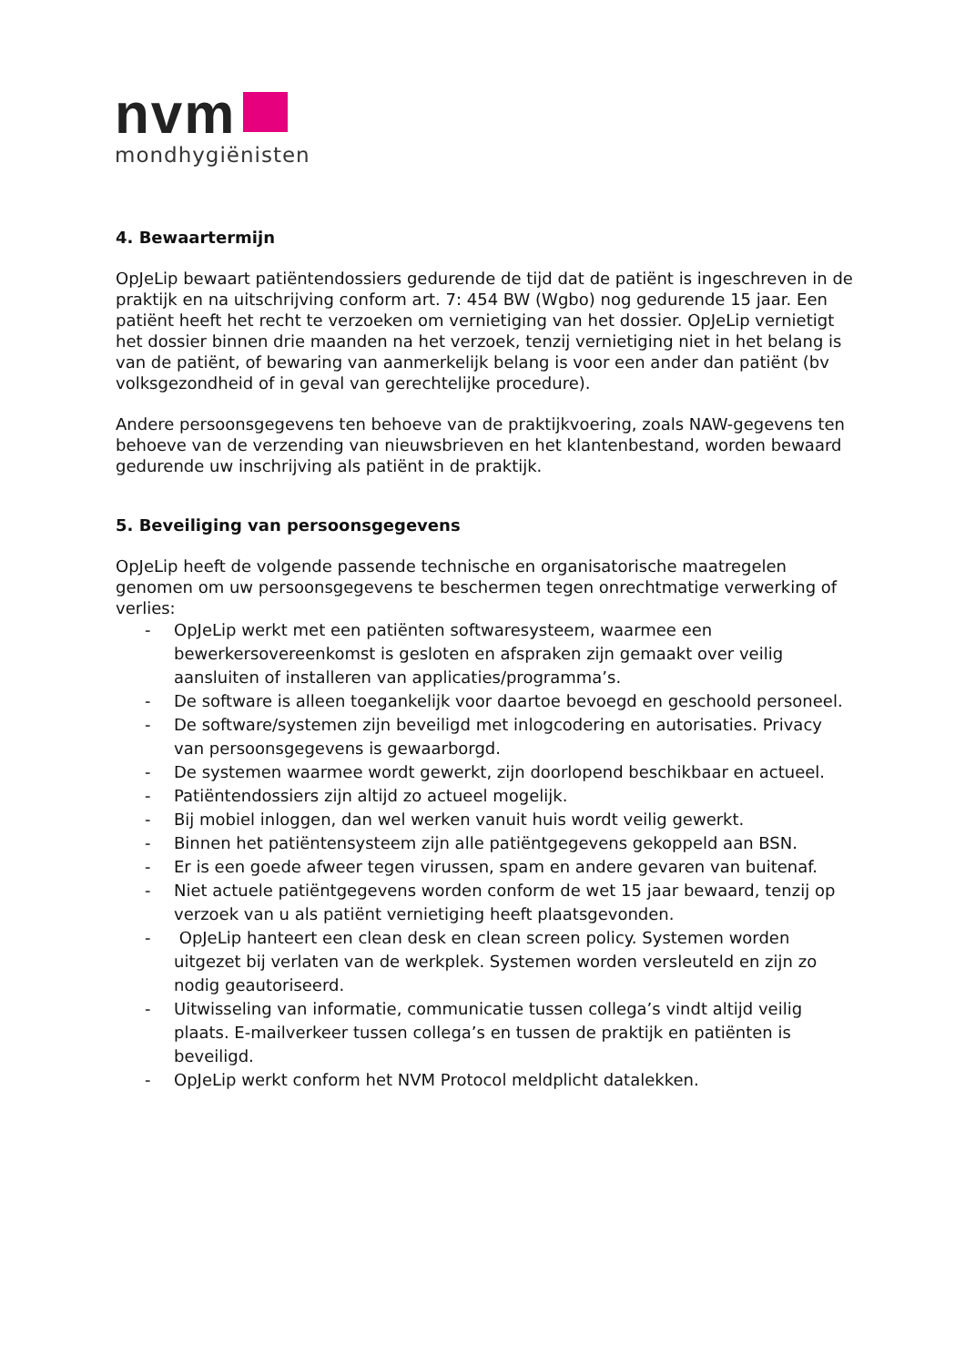nvm
mondhygiënisten
4. Bewaartermijn
OpJeLip bewaart patiëntendossiers gedurende de tijd dat de patiënt is ingeschreven in de praktijk en na uitschrijving conform art. 7: 454 BW (Wgbo) nog gedurende 15 jaar. Een patiënt heeft het recht te verzoeken om vernietiging van het dossier. OpJeLip vernietigt het dossier binnen drie maanden na het verzoek, tenzij vernietiging niet in het belang is van de patiënt, of bewaring van aanmerkelijk belang is voor een ander dan patiënt (bv volksgezondheid of in geval van gerechtelijke procedure).
Andere persoonsgegevens ten behoeve van de praktijkvoering, zoals NAW-gegevens ten behoeve van de verzending van nieuwsbrieven en het klantenbestand, worden bewaard gedurende uw inschrijving als patiënt in de praktijk.
5. Beveiliging van persoonsgegevens
OpJeLip heeft de volgende passende technische en organisatorische maatregelen genomen om uw persoonsgegevens te beschermen tegen onrechtmatige verwerking of verlies:
- OpJeLip werkt met een patiënten softwaresysteem, waarmee een bewerkersovereenkomst is gesloten en afspraken zijn gemaakt over veilig aansluiten of installeren van applicaties/programma’s.
- De software is alleen toegankelijk voor daartoe bevoegd en geschoold personeel.
- De software/systemen zijn beveiligd met inlogcodering en autorisaties. Privacy van persoonsgegevens is gewaarborgd.
- De systemen waarmee wordt gewerkt, zijn doorlopend beschikbaar en actueel.
- Patiëntendossiers zijn altijd zo actueel mogelijk.
- Bij mobiel inloggen, dan wel werken vanuit huis wordt veilig gewerkt.
- Binnen het patiëntensysteem zijn alle patiëntgegevens gekoppeld aan BSN.
- Er is een goede afweer tegen virussen, spam en andere gevaren van buitenaf.
- Niet actuele patiëntgegevens worden conform de wet 15 jaar bewaard, tenzij op verzoek van u als patiënt vernietiging heeft plaatsgevonden.
- OpJeLip hanteert een clean desk en clean screen policy. Systemen worden uitgezet bij verlaten van de werkplek. Systemen worden versleuteld en zijn zo nodig geautoriseerd.
- Uitwisseling van informatie, communicatie tussen collega’s vindt altijd veilig plaats. E-mailverkeer tussen collega’s en tussen de praktijk en patiënten is beveiligd.
- OpJeLip werkt conform het NVM Protocol meldplicht datalekken.